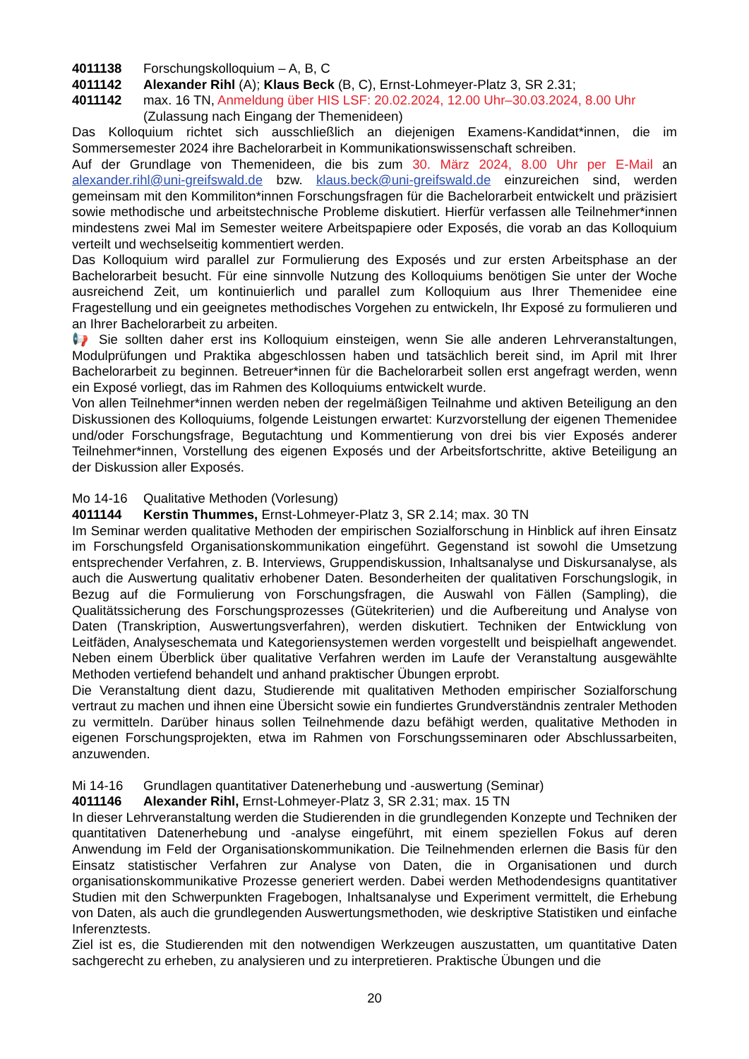4011138 Forschungskolloquium – A, B, C
4011142 Alexander Rihl (A); Klaus Beck (B, C), Ernst-Lohmeyer-Platz 3, SR 2.31;
4011142 max. 16 TN, Anmeldung über HIS LSF: 20.02.2024, 12.00 Uhr–30.03.2024, 8.00 Uhr
(Zulassung nach Eingang der Themenideen)
Das Kolloquium richtet sich ausschließlich an diejenigen Examens-Kandidat*innen, die im Sommersemester 2024 ihre Bachelorarbeit in Kommunikationswissenschaft schreiben.
Auf der Grundlage von Themenideen, die bis zum 30. März 2024, 8.00 Uhr per E-Mail an alexander.rihl@uni-greifswald.de bzw. klaus.beck@uni-greifswald.de einzureichen sind, werden gemeinsam mit den Kommiliton*innen Forschungsfragen für die Bachelorarbeit entwickelt und präzisiert sowie methodische und arbeitstechnische Probleme diskutiert. Hierfür verfassen alle Teilnehmer*innen mindestens zwei Mal im Semester weitere Arbeitspapiere oder Exposés, die vorab an das Kolloquium verteilt und wechselseitig kommentiert werden.
Das Kolloquium wird parallel zur Formulierung des Exposés und zur ersten Arbeitsphase an der Bachelorarbeit besucht. Für eine sinnvolle Nutzung des Kolloquiums benötigen Sie unter der Woche ausreichend Zeit, um kontinuierlich und parallel zum Kolloquium aus Ihrer Themenidee eine Fragestellung und ein geeignetes methodisches Vorgehen zu entwickeln, Ihr Exposé zu formulieren und an Ihrer Bachelorarbeit zu arbeiten.
📢 Sie sollten daher erst ins Kolloquium einsteigen, wenn Sie alle anderen Lehrveranstaltungen, Modulprüfungen und Praktika abgeschlossen haben und tatsächlich bereit sind, im April mit Ihrer Bachelorarbeit zu beginnen. Betreuer*innen für die Bachelorarbeit sollen erst angefragt werden, wenn ein Exposé vorliegt, das im Rahmen des Kolloquiums entwickelt wurde.
Von allen Teilnehmer*innen werden neben der regelmäßigen Teilnahme und aktiven Beteiligung an den Diskussionen des Kolloquiums, folgende Leistungen erwartet: Kurzvorstellung der eigenen Themenidee und/oder Forschungsfrage, Begutachtung und Kommentierung von drei bis vier Exposés anderer Teilnehmer*innen, Vorstellung des eigenen Exposés und der Arbeitsfortschritte, aktive Beteiligung an der Diskussion aller Exposés.
Mo 14-16 Qualitative Methoden (Vorlesung)
4011144 Kerstin Thummes, Ernst-Lohmeyer-Platz 3, SR 2.14; max. 30 TN
Im Seminar werden qualitative Methoden der empirischen Sozialforschung in Hinblick auf ihren Einsatz im Forschungsfeld Organisationskommunikation eingeführt. Gegenstand ist sowohl die Umsetzung entsprechender Verfahren, z. B. Interviews, Gruppendiskussion, Inhaltsanalyse und Diskursanalyse, als auch die Auswertung qualitativ erhobener Daten. Besonderheiten der qualitativen Forschungslogik, in Bezug auf die Formulierung von Forschungsfragen, die Auswahl von Fällen (Sampling), die Qualitätssicherung des Forschungsprozesses (Gütekriterien) und die Aufbereitung und Analyse von Daten (Transkription, Auswertungsverfahren), werden diskutiert. Techniken der Entwicklung von Leitfäden, Analyseschemata und Kategoriensystemen werden vorgestellt und beispielhaft angewendet. Neben einem Überblick über qualitative Verfahren werden im Laufe der Veranstaltung ausgewählte Methoden vertiefend behandelt und anhand praktischer Übungen erprobt.
Die Veranstaltung dient dazu, Studierende mit qualitativen Methoden empirischer Sozialforschung vertraut zu machen und ihnen eine Übersicht sowie ein fundiertes Grundverständnis zentraler Methoden zu vermitteln. Darüber hinaus sollen Teilnehmende dazu befähigt werden, qualitative Methoden in eigenen Forschungsprojekten, etwa im Rahmen von Forschungsseminaren oder Abschlussarbeiten, anzuwenden.
Mi 14-16 Grundlagen quantitativer Datenerhebung und -auswertung (Seminar)
4011146 Alexander Rihl, Ernst-Lohmeyer-Platz 3, SR 2.31; max. 15 TN
In dieser Lehrveranstaltung werden die Studierenden in die grundlegenden Konzepte und Techniken der quantitativen Datenerhebung und -analyse eingeführt, mit einem speziellen Fokus auf deren Anwendung im Feld der Organisationskommunikation. Die Teilnehmenden erlernen die Basis für den Einsatz statistischer Verfahren zur Analyse von Daten, die in Organisationen und durch organisationskommunikative Prozesse generiert werden. Dabei werden Methodendesigns quantitativer Studien mit den Schwerpunkten Fragebogen, Inhaltsanalyse und Experiment vermittelt, die Erhebung von Daten, als auch die grundlegenden Auswertungsmethoden, wie deskriptive Statistiken und einfache Inferenztests.
Ziel ist es, die Studierenden mit den notwendigen Werkzeugen auszustatten, um quantitative Daten sachgerecht zu erheben, zu analysieren und zu interpretieren. Praktische Übungen und die
20